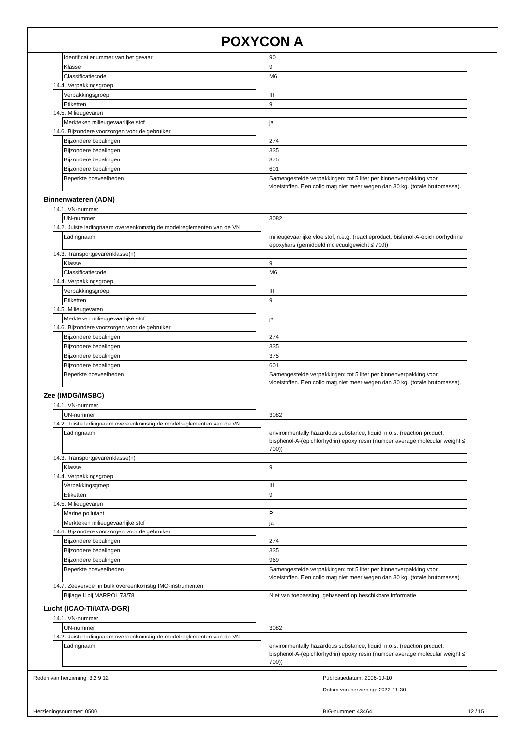POXYCON A
| Identificatienummer van het gevaar | 90 |
| Klasse | 9 |
| Classificatiecode | M6 |
14.4. Verpakkingsgroep
| Verpakkingsgroep | III |
| Etiketten | 9 |
14.5. Milieugevaren
| Merkteken milieugevaarlijke stof | ja |
14.6. Bijzondere voorzorgen voor de gebruiker
| Bijzondere bepalingen | 274 |
| Bijzondere bepalingen | 335 |
| Bijzondere bepalingen | 375 |
| Bijzondere bepalingen | 601 |
| Beperkte hoeveelheden | Samengestelde verpakkingen: tot 5 liter per binnenverpakking voor vloeistoffen. Een collo mag niet meer wegen dan 30 kg. (totale brutomassa). |
Binnenwateren (ADN)
14.1. VN-nummer
| UN-nummer | 3082 |
14.2. Juiste ladingnaam overeenkomstig de modelreglementen van de VN
| Ladingnaam | milieugevaarlijke vloeistof, n.e.g. (reactieproduct: bisfenol-A-epichloorhydrine epoxyhars (gemiddeld molecuulgewicht ≤ 700)) |
14.3. Transportgevarenklasse(n)
| Klasse | 9 |
| Classificatiecode | M6 |
14.4. Verpakkingsgroep
| Verpakkingsgroep | III |
| Etiketten | 9 |
14.5. Milieugevaren
| Merkteken milieugevaarlijke stof | ja |
14.6. Bijzondere voorzorgen voor de gebruiker
| Bijzondere bepalingen | 274 |
| Bijzondere bepalingen | 335 |
| Bijzondere bepalingen | 375 |
| Bijzondere bepalingen | 601 |
| Beperkte hoeveelheden | Samengestelde verpakkingen: tot 5 liter per binnenverpakking voor vloeistoffen. Een collo mag niet meer wegen dan 30 kg. (totale brutomassa). |
Zee (IMDG/IMSBC)
14.1. VN-nummer
| UN-nummer | 3082 |
14.2. Juiste ladingnaam overeenkomstig de modelreglementen van de VN
| Ladingnaam | environmentally hazardous substance, liquid, n.o.s. (reaction product: bisphenol-A-(epichlorhydrin) epoxy resin (number average molecular weight ≤ 700)) |
14.3. Transportgevarenklasse(n)
| Klasse | 9 |
14.4. Verpakkingsgroep
| Verpakkingsgroep | III |
| Etiketten | 9 |
14.5. Milieugevaren
| Marine pollutant | P |
| Merkteken milieugevaarlijke stof | ja |
14.6. Bijzondere voorzorgen voor de gebruiker
| Bijzondere bepalingen | 274 |
| Bijzondere bepalingen | 335 |
| Bijzondere bepalingen | 969 |
| Beperkte hoeveelheden | Samengestelde verpakkingen: tot 5 liter per binnenverpakking voor vloeistoffen. Een collo mag niet meer wegen dan 30 kg. (totale brutomassa). |
14.7. Zeevervoer in bulk overeenkomstig IMO-instrumenten
| Bijlage II bij MARPOL 73/78 | Niet van toepassing, gebaseerd op beschikbare informatie |
Lucht (ICAO-TI/IATA-DGR)
14.1. VN-nummer
| UN-nummer | 3082 |
14.2. Juiste ladingnaam overeenkomstig de modelreglementen van de VN
| Ladingnaam | environmentally hazardous substance, liquid, n.o.s. (reaction product: bisphenol-A-(epichlorhydrin) epoxy resin (number average molecular weight ≤ 700)) |
Reden van herziening: 3.2 9 12
Publicatiedatum: 2006-10-10
Datum van herziening: 2022-11-30
Herzieningsnummer: 0500 BIG-nummer: 43464 12 / 15